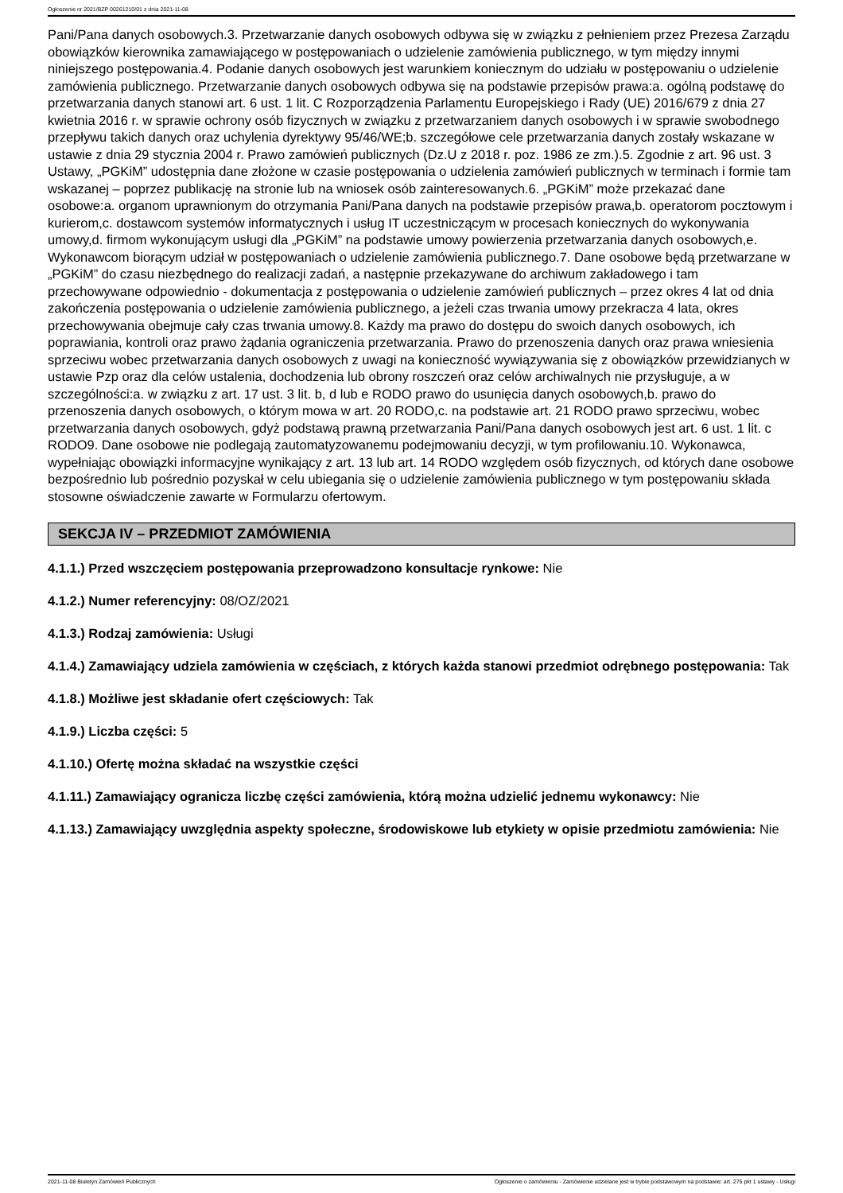Ogłoszenie nr 2021/BZP 00261210/01 z dnia 2021-11-08
Pani/Pana danych osobowych.3. Przetwarzanie danych osobowych odbywa się w związku z pełnieniem przez Prezesa Zarządu obowiązków kierownika zamawiającego w postępowaniach o udzielenie zamówienia publicznego, w tym między innymi niniejszego postępowania.4. Podanie danych osobowych jest warunkiem koniecznym do udziału w postępowaniu o udzielenie zamówienia publicznego. Przetwarzanie danych osobowych odbywa się na podstawie przepisów prawa:a. ogólną podstawę do przetwarzania danych stanowi art. 6 ust. 1 lit. C Rozporządzenia Parlamentu Europejskiego i Rady (UE) 2016/679 z dnia 27 kwietnia 2016 r. w sprawie ochrony osób fizycznych w związku z przetwarzaniem danych osobowych i w sprawie swobodnego przepływu takich danych oraz uchylenia dyrektywy 95/46/WE;b. szczegółowe cele przetwarzania danych zostały wskazane w ustawie z dnia 29 stycznia 2004 r. Prawo zamówień publicznych (Dz.U z 2018 r. poz. 1986 ze zm.).5. Zgodnie z art. 96 ust. 3 Ustawy, „PGKiM” udostępnia dane złożone w czasie postępowania o udzielenia zamówień publicznych w terminach i formie tam wskazanej – poprzez publikację na stronie lub na wniosek osób zainteresowanych.6. „PGKiM” może przekazać dane osobowe:a. organom uprawnionym do otrzymania Pani/Pana danych na podstawie przepisów prawa,b. operatorom pocztowym i kurierom,c. dostawcom systemów informatycznych i usług IT uczestniczącym w procesach koniecznych do wykonywania umowy,d. firmom wykonującym usługi dla „PGKiM” na podstawie umowy powierzenia przetwarzania danych osobowych,e. Wykonawcom biorącym udział w postępowaniach o udzielenie zamówienia publicznego.7. Dane osobowe będą przetwarzane w „PGKiM” do czasu niezbędnego do realizacji zadań, a następnie przekazywane do archiwum zakładowego i tam przechowywane odpowiednio - dokumentacja z postępowania o udzielenie zamówień publicznych – przez okres 4 lat od dnia zakończenia postępowania o udzielenie zamówienia publicznego, a jeżeli czas trwania umowy przekracza 4 lata, okres przechowywania obejmuje cały czas trwania umowy.8. Każdy ma prawo do dostępu do swoich danych osobowych, ich poprawiania, kontroli oraz prawo żądania ograniczenia przetwarzania. Prawo do przenoszenia danych oraz prawa wniesienia sprzeciwu wobec przetwarzania danych osobowych z uwagi na konieczność wywiązywania się z obowiązków przewidzianych w ustawie Pzp oraz dla celów ustalenia, dochodzenia lub obrony roszczeń oraz celów archiwalnych nie przysługuje, a w szczególności:a. w związku z art. 17 ust. 3 lit. b, d lub e RODO prawo do usunięcia danych osobowych,b. prawo do przenoszenia danych osobowych, o którym mowa w art. 20 RODO,c. na podstawie art. 21 RODO prawo sprzeciwu, wobec przetwarzania danych osobowych, gdyż podstawą prawną przetwarzania Pani/Pana danych osobowych jest art. 6 ust. 1 lit. c RODO9. Dane osobowe nie podlegają zautomatyzowanemu podejmowaniu decyzji, w tym profilowaniu.10. Wykonawca, wypełniając obowiązki informacyjne wynikający z art. 13 lub art. 14 RODO względem osób fizycznych, od których dane osobowe bezpośrednio lub pośrednio pozyskał w celu ubiegania się o udzielenie zamówienia publicznego w tym postępowaniu składa stosowne oświadczenie zawarte w Formularzu ofertowym.
SEKCJA IV – PRZEDMIOT ZAMÓWIENIA
4.1.1.) Przed wszczęciem postępowania przeprowadzono konsultacje rynkowe: Nie
4.1.2.) Numer referencyjny: 08/OZ/2021
4.1.3.) Rodzaj zamówienia: Usługi
4.1.4.) Zamawiający udziela zamówienia w częściach, z których każda stanowi przedmiot odrębnego postępowania: Tak
4.1.8.) Możliwe jest składanie ofert częściowych: Tak
4.1.9.) Liczba części: 5
4.1.10.) Ofertę można składać na wszystkie części
4.1.11.) Zamawiający ogranicza liczbę części zamówienia, którą można udzielić jednemu wykonawcy: Nie
4.1.13.) Zamawiający uwzględnia aspekty społeczne, środowiskowe lub etykiety w opisie przedmiotu zamówienia: Nie
2021-11-08 Biuletyn Zamówień Publicznych Ogłoszenie o zamówieniu - Zamówienie udzielane jest w trybie podstawowym na podstawie: art. 275 pkt 1 ustawy - Usługi